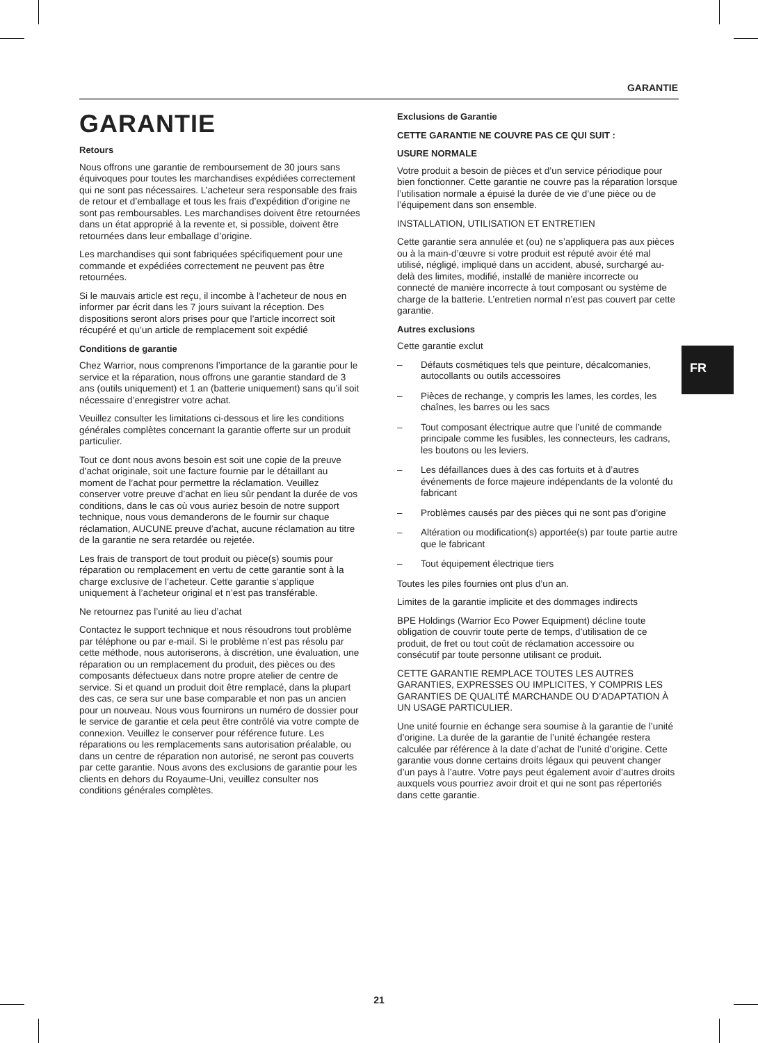GARANTIE
GARANTIE
Retours
Nous offrons une garantie de remboursement de 30 jours sans équivoques pour toutes les marchandises expédiées correctement qui ne sont pas nécessaires. L’acheteur sera responsable des frais de retour et d’emballage et tous les frais d’expédition d’origine ne sont pas remboursables. Les marchandises doivent être retournées dans un état approprié à la revente et, si possible, doivent être retournées dans leur emballage d’origine.
Les marchandises qui sont fabriquées spécifiquement pour une commande et expédiées correctement ne peuvent pas être retournées.
Si le mauvais article est reçu, il incombe à l’acheteur de nous en informer par écrit dans les 7 jours suivant la réception. Des dispositions seront alors prises pour que l’article incorrect soit récupéré et qu’un article de remplacement soit expédié
Conditions de garantie
Chez Warrior, nous comprenons l’importance de la garantie pour le service et la réparation, nous offrons une garantie standard de 3 ans (outils uniquement) et 1 an (batterie uniquement) sans qu’il soit nécessaire d’enregistrer votre achat.
Veuillez consulter les limitations ci-dessous et lire les conditions générales complètes concernant la garantie offerte sur un produit particulier.
Tout ce dont nous avons besoin est soit une copie de la preuve d’achat originale, soit une facture fournie par le détaillant au moment de l’achat pour permettre la réclamation. Veuillez conserver votre preuve d’achat en lieu sûr pendant la durée de vos conditions, dans le cas où vous auriez besoin de notre support technique, nous vous demanderons de le fournir sur chaque réclamation, AUCUNE preuve d’achat, aucune réclamation au titre de la garantie ne sera retardée ou rejetée.
Les frais de transport de tout produit ou pièce(s) soumis pour réparation ou remplacement en vertu de cette garantie sont à la charge exclusive de l’acheteur. Cette garantie s’applique uniquement à l’acheteur original et n’est pas transférable.
Ne retournez pas l’unité au lieu d’achat
Contactez le support technique et nous résoudrons tout problème par téléphone ou par e-mail. Si le problème n’est pas résolu par cette méthode, nous autoriserons, à discrétion, une évaluation, une réparation ou un remplacement du produit, des pièces ou des composants défectueux dans notre propre atelier de centre de service. Si et quand un produit doit être remplacé, dans la plupart des cas, ce sera sur une base comparable et non pas un ancien pour un nouveau. Nous vous fournirons un numéro de dossier pour le service de garantie et cela peut être contrôlé via votre compte de connexion. Veuillez le conserver pour référence future. Les réparations ou les remplacements sans autorisation préalable, ou dans un centre de réparation non autorisé, ne seront pas couverts par cette garantie. Nous avons des exclusions de garantie pour les clients en dehors du Royaume-Uni, veuillez consulter nos conditions générales complètes.
Exclusions de Garantie
CETTE GARANTIE NE COUVRE PAS CE QUI SUIT :
USURE NORMALE
Votre produit a besoin de pièces et d’un service périodique pour bien fonctionner. Cette garantie ne couvre pas la réparation lorsque l’utilisation normale a épuisé la durée de vie d’une pièce ou de l’équipement dans son ensemble.
INSTALLATION, UTILISATION ET ENTRETIEN
Cette garantie sera annulée et (ou) ne s’appliquera pas aux pièces ou à la main-d’œuvre si votre produit est réputé avoir été mal utilisé, négligé, impliqué dans un accident, abusé, surchargé au-delà des limites, modifié, installé de manière incorrecte ou connecté de manière incorrecte à tout composant ou système de charge de la batterie. L’entretien normal n’est pas couvert par cette garantie.
Autres exclusions
Cette garantie exclut
– Défauts cosmétiques tels que peinture, décalcomanies, autocollants ou outils accessoires
– Pièces de rechange, y compris les lames, les cordes, les chaînes, les barres ou les sacs
– Tout composant électrique autre que l’unité de commande principale comme les fusibles, les connecteurs, les cadrans, les boutons ou les leviers.
– Les défaillances dues à des cas fortuits et à d’autres événements de force majeure indépendants de la volonté du fabricant
– Problèmes causés par des pièces qui ne sont pas d’origine
– Altération ou modification(s) apportée(s) par toute partie autre que le fabricant
– Tout équipement électrique tiers
Toutes les piles fournies ont plus d’un an.
Limites de la garantie implicite et des dommages indirects
BPE Holdings (Warrior Eco Power Equipment) décline toute obligation de couvrir toute perte de temps, d’utilisation de ce produit, de fret ou tout coût de réclamation accessoire ou consécutif par toute personne utilisant ce produit.
CETTE GARANTIE REMPLACE TOUTES LES AUTRES GARANTIES, EXPRESSES OU IMPLICITES, Y COMPRIS LES GARANTIES DE QUALITÉ MARCHANDE OU D’ADAPTATION À UN USAGE PARTICULIER.
Une unité fournie en échange sera soumise à la garantie de l’unité d’origine. La durée de la garantie de l’unité échangée restera calculée par référence à la date d’achat de l’unité d’origine. Cette garantie vous donne certains droits légaux qui peuvent changer d’un pays à l’autre. Votre pays peut également avoir d’autres droits auxquels vous pourriez avoir droit et qui ne sont pas répertoriés dans cette garantie.
FR
21